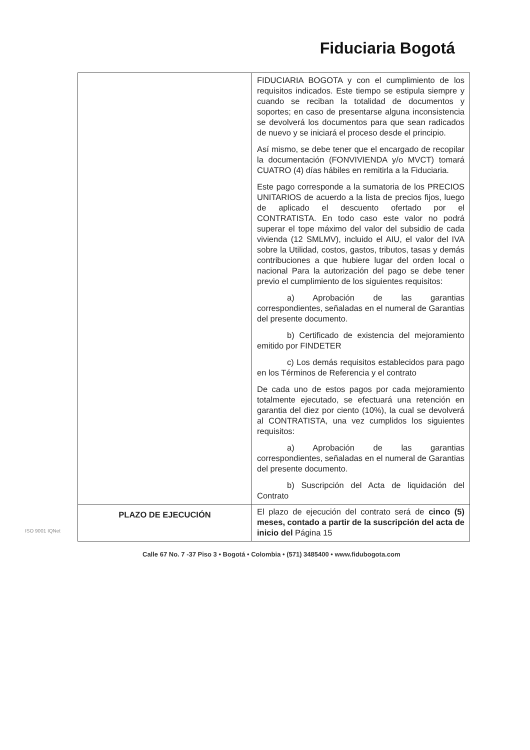Fiduciaria Bogotá
| | FIDUCIARIA BOGOTA y con el cumplimiento de los requisitos indicados. Este tiempo se estipula siempre y cuando se reciban la totalidad de documentos y soportes; en caso de presentarse alguna inconsistencia se devolverá los documentos para que sean radicados de nuevo y se iniciará el proceso desde el principio. Así mismo, se debe tener que el encargado de recopilar la documentación (FONVIVIENDA y/o MVCT) tomará CUATRO (4) días hábiles en remitirla a la Fiduciaria. Este pago corresponde a la sumatoria de los PRECIOS UNITARIOS de acuerdo a la lista de precios fijos, luego de aplicado el descuento ofertado por el CONTRATISTA. En todo caso este valor no podrá superar el tope máximo del valor del subsidio de cada vivienda (12 SMLMV), incluido el AIU, el valor del IVA sobre la Utilidad, costos, gastos, tributos, tasas y demás contribuciones a que hubiere lugar del orden local o nacional Para la autorización del pago se debe tener previo el cumplimiento de los siguientes requisitos: a) Aprobación de las garantias correspondientes, señaladas en el numeral de Garantias del presente documento. b) Certificado de existencia del mejoramiento emitido por FINDETER c) Los demás requisitos establecidos para pago en los Términos de Referencia y el contrato De cada uno de estos pagos por cada mejoramiento totalmente ejecutado, se efectuará una retención en garantia del diez por ciento (10%), la cual se devolverá al CONTRATISTA, una vez cumplidos los siguientes requisitos: a) Aprobación de las garantias correspondientes, señaladas en el numeral de Garantias del presente documento. b) Suscripción del Acta de liquidación del Contrato |
| PLAZO DE EJECUCIÓN | El plazo de ejecución del contrato será de cinco (5) meses, contado a partir de la suscripción del acta de inicio del Página 15 |
Calle 67 No. 7 -37 Piso 3 • Bogotá • Colombia • (571) 3485400 • www.fidubogota.com
ISO 9001 IQNet